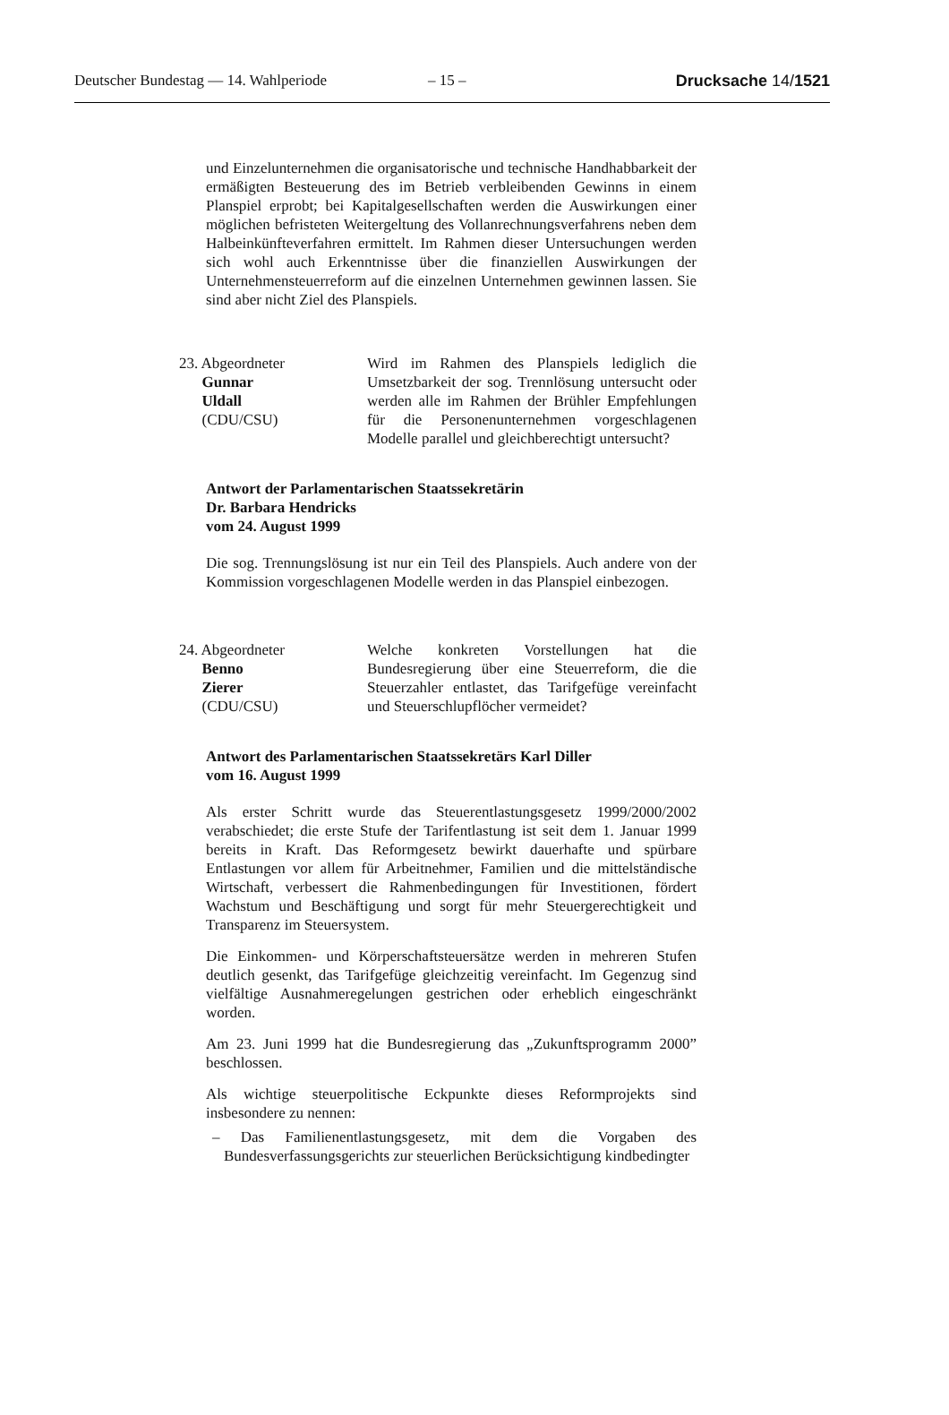Deutscher Bundestag — 14. Wahlperiode – 15 – Drucksache 14/1521
und Einzelunternehmen die organisatorische und technische Handhabbarkeit der ermäßigten Besteuerung des im Betrieb verbleibenden Gewinns in einem Planspiel erprobt; bei Kapitalgesellschaften werden die Auswirkungen einer möglichen befristeten Weitergeltung des Vollanrechnungsverfahrens neben dem Halbeinkünfteverfahren ermittelt. Im Rahmen dieser Untersuchungen werden sich wohl auch Erkenntnisse über die finanziellen Auswirkungen der Unternehmensteuerreform auf die einzelnen Unternehmen gewinnen lassen. Sie sind aber nicht Ziel des Planspiels.
23. Abgeordneter
Gunnar
Uldall
(CDU/CSU)
Wird im Rahmen des Planspiels lediglich die Umsetzbarkeit der sog. Trennlösung untersucht oder werden alle im Rahmen der Brühler Empfehlungen für die Personenunternehmen vorgeschlagenen Modelle parallel und gleichberechtigt untersucht?
Antwort der Parlamentarischen Staatssekretärin
Dr. Barbara Hendricks
vom 24. August 1999
Die sog. Trennungslösung ist nur ein Teil des Planspiels. Auch andere von der Kommission vorgeschlagenen Modelle werden in das Planspiel einbezogen.
24. Abgeordneter
Benno
Zierer
(CDU/CSU)
Welche konkreten Vorstellungen hat die Bundesregierung über eine Steuerreform, die die Steuerzahler entlastet, das Tarifgefüge vereinfacht und Steuerschlupflöcher vermeidet?
Antwort des Parlamentarischen Staatssekretärs Karl Diller
vom 16. August 1999
Als erster Schritt wurde das Steuerentlastungsgesetz 1999/2000/2002 verabschiedet; die erste Stufe der Tarifentlastung ist seit dem 1. Januar 1999 bereits in Kraft. Das Reformgesetz bewirkt dauerhafte und spürbare Entlastungen vor allem für Arbeitnehmer, Familien und die mittelständische Wirtschaft, verbessert die Rahmenbedingungen für Investitionen, fördert Wachstum und Beschäftigung und sorgt für mehr Steuergerechtigkeit und Transparenz im Steuersystem.
Die Einkommen- und Körperschaftsteuersätze werden in mehreren Stufen deutlich gesenkt, das Tarifgefüge gleichzeitig vereinfacht. Im Gegenzug sind vielfältige Ausnahmeregelungen gestrichen oder erheblich eingeschränkt worden.
Am 23. Juni 1999 hat die Bundesregierung das „Zukunftsprogramm 2000” beschlossen.
Als wichtige steuerpolitische Eckpunkte dieses Reformprojekts sind insbesondere zu nennen:
– Das Familienentlastungsgesetz, mit dem die Vorgaben des Bundesverfassungsgerichts zur steuerlichen Berücksichtigung kindbedingter